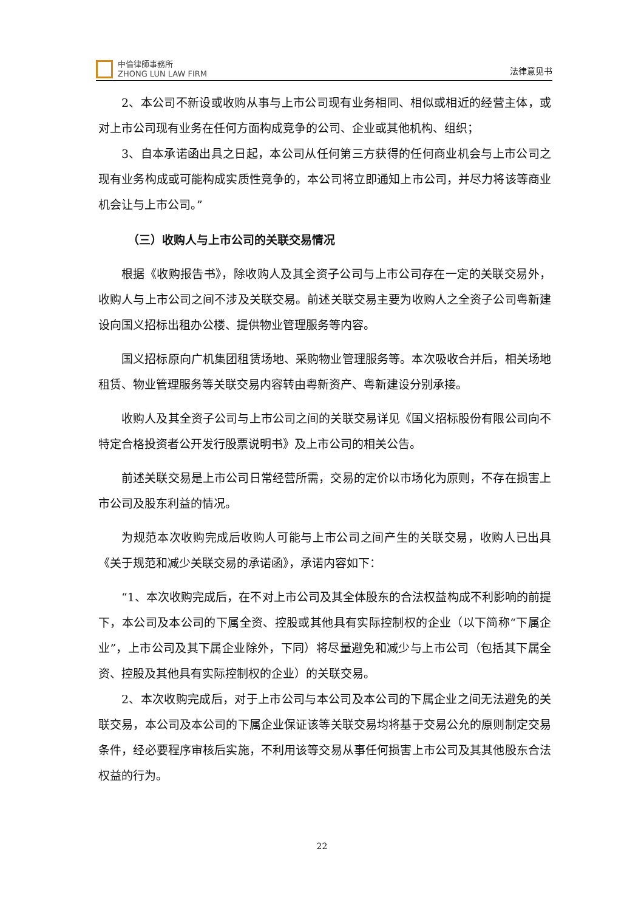中倫律師事務所
ZHONG LUN LAW FIRM
法律意见书
2、本公司不新设或收购从事与上市公司现有业务相同、相似或相近的经营主体，或对上市公司现有业务在任何方面构成竞争的公司、企业或其他机构、组织；
3、自本承诺函出具之日起，本公司从任何第三方获得的任何商业机会与上市公司之现有业务构成或可能构成实质性竞争的，本公司将立即通知上市公司，并尽力将该等商业机会让与上市公司。”
（三）收购人与上市公司的关联交易情况
根据《收购报告书》，除收购人及其全资子公司与上市公司存在一定的关联交易外，收购人与上市公司之间不涉及关联交易。前述关联交易主要为收购人之全资子公司粤新建设向国义招标出租办公楼、提供物业管理服务等内容。
国义招标原向广机集团租赁场地、采购物业管理服务等。本次吸收合并后，相关场地租赁、物业管理服务等关联交易内容转由粤新资产、粤新建设分别承接。
收购人及其全资子公司与上市公司之间的关联交易详见《国义招标股份有限公司向不特定合格投资者公开发行股票说明书》及上市公司的相关公告。
前述关联交易是上市公司日常经营所需，交易的定价以市场化为原则，不存在损害上市公司及股东利益的情况。
为规范本次收购完成后收购人可能与上市公司之间产生的关联交易，收购人已出具《关于规范和减少关联交易的承诺函》，承诺内容如下：
“1、本次收购完成后，在不对上市公司及其全体股东的合法权益构成不利影响的前提下，本公司及本公司的下属全资、控股或其他具有实际控制权的企业（以下简称“下属企业”，上市公司及其下属企业除外，下同）将尽量避免和减少与上市公司（包括其下属全资、控股及其他具有实际控制权的企业）的关联交易。
2、本次收购完成后，对于上市公司与本公司及本公司的下属企业之间无法避免的关联交易，本公司及本公司的下属企业保证该等关联交易均将基于交易公允的原则制定交易条件，经必要程序审核后实施，不利用该等交易从事任何损害上市公司及其其他股东合法权益的行为。
22